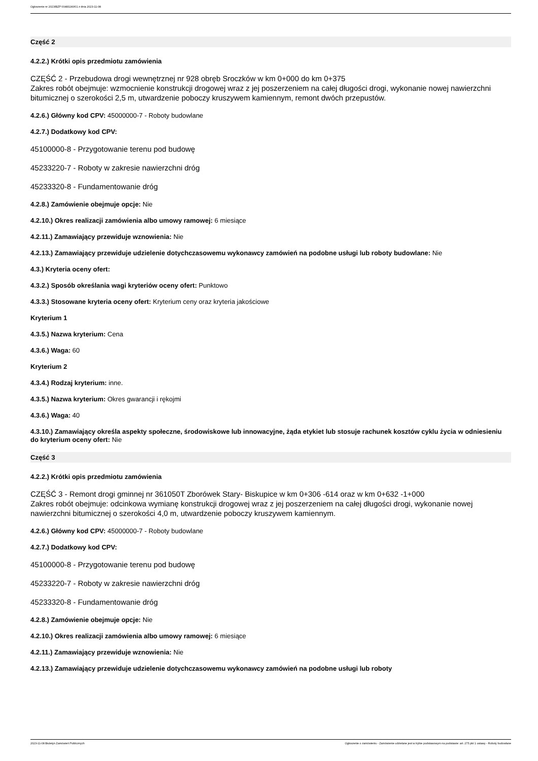Ogłoszenie nr 2023/BZP 00483240/01 z dnia 2023-11-08
Część 2
4.2.2.) Krótki opis przedmiotu zamówienia
CZĘŚĆ 2 - Przebudowa drogi wewnętrznej nr 928 obręb Sroczków w km 0+000 do km 0+375
Zakres robót obejmuje: wzmocnienie konstrukcji drogowej wraz z jej poszerzeniem na całej długości drogi, wykonanie nowej nawierzchni bitumicznej o szerokości 2,5 m, utwardzenie poboczy kruszywem kamiennym, remont dwóch przepustów.
4.2.6.) Główny kod CPV: 45000000-7 - Roboty budowlane
4.2.7.) Dodatkowy kod CPV:
45100000-8 - Przygotowanie terenu pod budowę
45233220-7 - Roboty w zakresie nawierzchni dróg
45233320-8 - Fundamentowanie dróg
4.2.8.) Zamówienie obejmuje opcje: Nie
4.2.10.) Okres realizacji zamówienia albo umowy ramowej: 6 miesiące
4.2.11.) Zamawiający przewiduje wznowienia: Nie
4.2.13.) Zamawiający przewiduje udzielenie dotychczasowemu wykonawcy zamówień na podobne usługi lub roboty budowlane: Nie
4.3.) Kryteria oceny ofert:
4.3.2.) Sposób określania wagi kryteriów oceny ofert: Punktowo
4.3.3.) Stosowane kryteria oceny ofert: Kryterium ceny oraz kryteria jakościowe
Kryterium 1
4.3.5.) Nazwa kryterium: Cena
4.3.6.) Waga: 60
Kryterium 2
4.3.4.) Rodzaj kryterium: inne.
4.3.5.) Nazwa kryterium: Okres gwarancji i rękojmi
4.3.6.) Waga: 40
4.3.10.) Zamawiający określa aspekty społeczne, środowiskowe lub innowacyjne, żąda etykiet lub stosuje rachunek kosztów cyklu życia w odniesieniu do kryterium oceny ofert: Nie
Część 3
4.2.2.) Krótki opis przedmiotu zamówienia
CZĘŚĆ 3 - Remont drogi gminnej nr 361050T Zborówek Stary- Biskupice w km 0+306 -614 oraz w km 0+632 -1+000
Zakres robót obejmuje: odcinkowa wymianę konstrukcji drogowej wraz z jej poszerzeniem na całej długości drogi, wykonanie nowej nawierzchni bitumicznej o szerokości 4,0 m, utwardzenie poboczy kruszywem kamiennym.
4.2.6.) Główny kod CPV: 45000000-7 - Roboty budowlane
4.2.7.) Dodatkowy kod CPV:
45100000-8 - Przygotowanie terenu pod budowę
45233220-7 - Roboty w zakresie nawierzchni dróg
45233320-8 - Fundamentowanie dróg
4.2.8.) Zamówienie obejmuje opcje: Nie
4.2.10.) Okres realizacji zamówienia albo umowy ramowej: 6 miesiące
4.2.11.) Zamawiający przewiduje wznowienia: Nie
4.2.13.) Zamawiający przewiduje udzielenie dotychczasowemu wykonawcy zamówień na podobne usługi lub roboty
2023-11-08 Biuletyn Zamówień Publicznych Ogłoszenie o zamówieniu - Zamówienie udzielane jest w trybie podstawowym na podstawie: art. 275 pkt 1 ustawy - Roboty budowlane